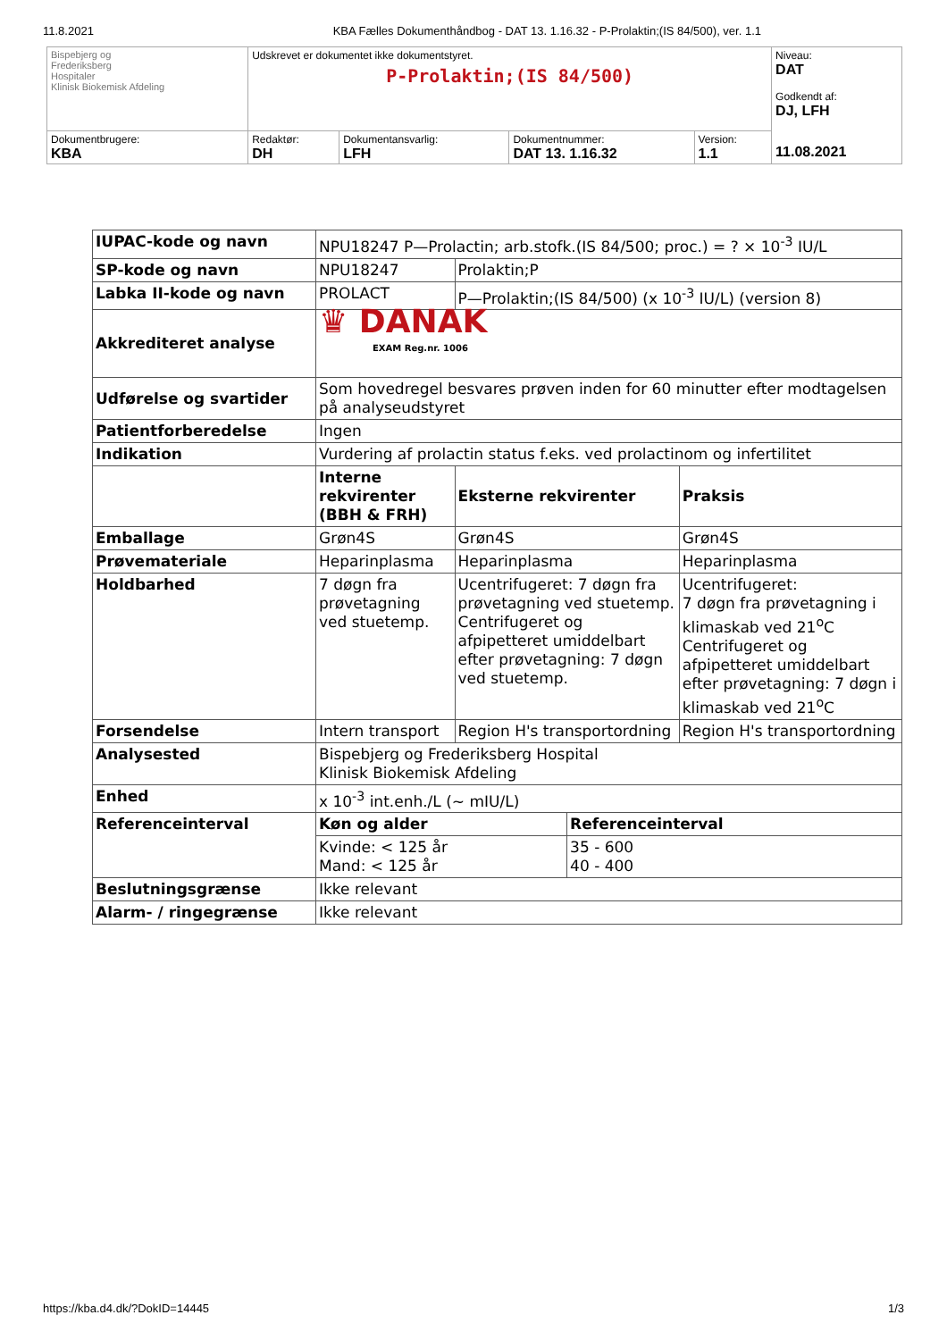11.8.2021 KBA Fælles Dokumenthåndbog - DAT 13. 1.16.32 - P-Prolaktin;(IS 84/500), ver. 1.1
| Bispebjerg og Frederiksberg Hospitaler Klinisk Biokemisk Afdeling | Udskrevet er dokumentet ikke dokumentstyret. P-Prolaktin;(IS 84/500) | | | | Niveau: DAT Godkendt af: DJ, LFH 11.08.2021 |
| Dokumentbrugere: KBA | Redaktør: DH | Dokumentansvarlig: LFH | Dokumentnummer: DAT 13. 1.16.32 | Version: 1.1 | |
| IUPAC-kode og navn | NPU18247 P—Prolactin; arb.stofk.(IS 84/500; proc.) = ? × 10<sup>-3</sup> IU/L | | | |
| SP-kode og navn | NPU18247 | Prolaktin;P | | |
| Labka II-kode og navn | PROLACT | P—Prolaktin;(IS 84/500) (x 10<sup>-3</sup> IU/L) (version 8) | | |
| Akkrediteret analyse | ♛ DANAK EXAM Reg.nr. 1006 | | | |
| Udførelse og svartider | Som hovedregel besvares prøven inden for 60 minutter efter modtagelsen på analyseudstyret | | | |
| Patientforberedelse | Ingen | | | |
| Indikation | Vurdering af prolactin status f.eks. ved prolactinom og infertilitet | | | |
| | Interne rekvirenter (BBH & FRH) | Eksterne rekvirenter | | Praksis |
| Emballage | Grøn4S | Grøn4S | | Grøn4S |
| Prøvemateriale | Heparinplasma | Heparinplasma | | Heparinplasma |
| Holdbarhed | 7 døgn fra prøvetagning ved stuetemp. | Ucentrifugeret: 7 døgn fra prøvetagning ved stuetemp. Centrifugeret og afpipetteret umiddelbart efter prøvetagning: 7 døgn ved stuetemp. | | Ucentrifugeret: 7 døgn fra prøvetagning i klimaskab ved 21<sup>o</sup>C Centrifugeret og afpipetteret umiddelbart efter prøvetagning: 7 døgn i klimaskab ved 21<sup>o</sup>C |
| Forsendelse | Intern transport | Region H's transportordning | | Region H's transportordning |
| Analysested | Bispebjerg og Frederiksberg Hospital Klinisk Biokemisk Afdeling | | | |
| Enhed | x 10<sup>-3</sup> int.enh./L (~ mIU/L) | | | |
| Referenceinterval | Køn og alder | | Referenceinterval | |
| | Kvinde: < 125 år Mand: < 125 år | | 35 - 600 40 - 400 | |
| Beslutningsgrænse | Ikke relevant | | | |
| Alarm- / ringegrænse | Ikke relevant | | | |
https://kba.d4.dk/?DokID=14445 1/3